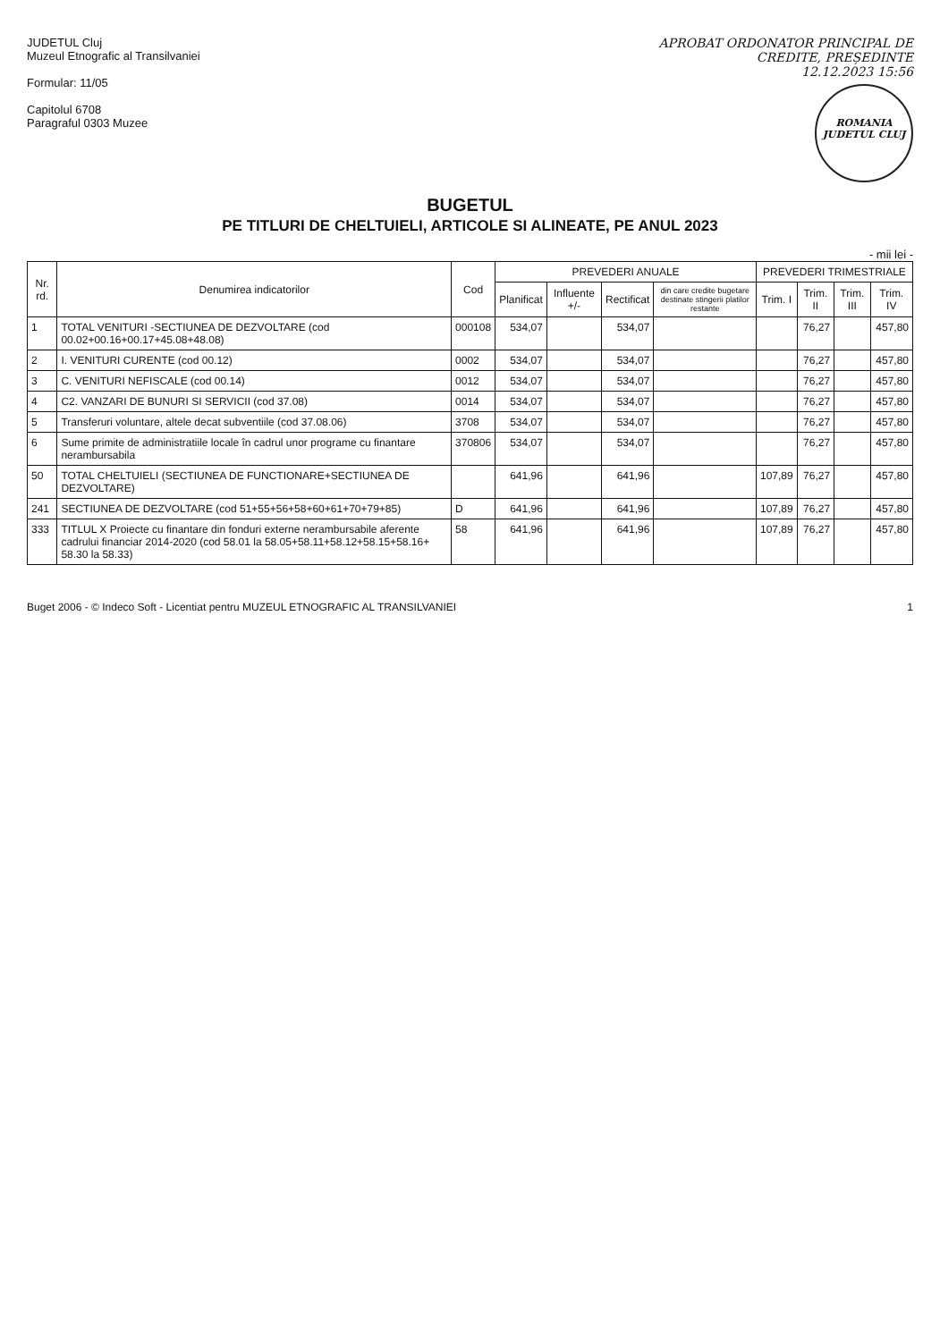JUDETUL Cluj
Muzeul Etnografic al Transilvaniei
Formular: 11/05
Capitolul 6708
Paragraful 0303 Muzee
APROBAT ORDONATOR PRINCIPAL DE
CREDITE, PREȘEDINTE
12.12.2023 15:56
ROMANIA
JUDETUL CLUJ
BUGETUL
PE TITLURI DE CHELTUIELI, ARTICOLE SI ALINEATE, PE ANUL 2023
- mii lei -
| Nr. rd. | Denumirea indicatorilor | Cod | PREVEDERI ANUALE | | | | PREVEDERI TRIMESTRIALE | | | |
| --- | --- | --- | --- | --- | --- | --- | --- | --- | --- | --- |
| | | | Planificat | Influente +/- | Rectificat | din care credite bugetare destinate stingerii platilor restante | Trim. I | Trim. II | Trim. III | Trim. IV |
| 1 | TOTAL VENITURI -SECTIUNEA DE DEZVOLTARE (cod 00.02+00.16+00.17+45.08+48.08) | 000108 | 534,07 | | 534,07 | | | 76,27 | | 457,80 |
| 2 | I. VENITURI CURENTE (cod 00.12) | 0002 | 534,07 | | 534,07 | | | 76,27 | | 457,80 |
| 3 | C. VENITURI NEFISCALE (cod 00.14) | 0012 | 534,07 | | 534,07 | | | 76,27 | | 457,80 |
| 4 | C2. VANZARI DE BUNURI SI SERVICII (cod 37.08) | 0014 | 534,07 | | 534,07 | | | 76,27 | | 457,80 |
| 5 | Transferuri voluntare, altele decat subventiile (cod 37.08.06) | 3708 | 534,07 | | 534,07 | | | 76,27 | | 457,80 |
| 6 | Sume primite de administratiile locale în cadrul unor programe cu finantare nerambursabila | 370806 | 534,07 | | 534,07 | | | 76,27 | | 457,80 |
| 50 | TOTAL CHELTUIELI (SECTIUNEA DE FUNCTIONARE+SECTIUNEA DE DEZVOLTARE) | | 641,96 | | 641,96 | | 107,89 | 76,27 | | 457,80 |
| 241 | SECTIUNEA DE DEZVOLTARE (cod 51+55+56+58+60+61+70+79+85) | D | 641,96 | | 641,96 | | 107,89 | 76,27 | | 457,80 |
| 333 | TITLUL X Proiecte cu finantare din fonduri externe nerambursabile aferente cadrului financiar 2014-2020 (cod 58.01 la 58.05+58.11+58.12+58.15+58.16+ 58.30 la 58.33) | 58 | 641,96 | | 641,96 | | 107,89 | 76,27 | | 457,80 |
Buget 2006 - © Indeco Soft - Licentiat pentru MUZEUL ETNOGRAFIC AL TRANSILVANIEI 1